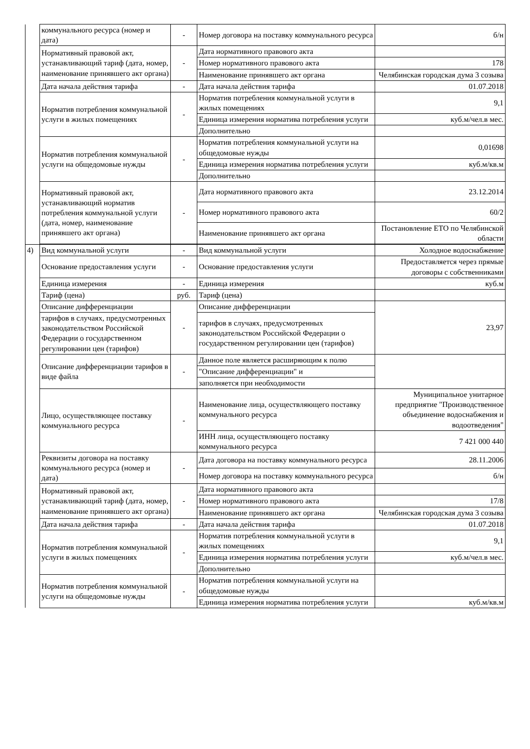| | коммунального ресурса (номер и дата) | - | Номер договора на поставку коммунального ресурса | б/н |
| | Нормативный правовой акт, устанавливающий тариф (дата, номер, наименование принявшего акт органа) | - | Дата нормативного правового акта | |
| | | | Номер нормативного правового акта | 178 |
| | | | Наименование принявшего акт органа | Челябинская городская дума 3 созыва |
| | Дата начала действия тарифа | - | Дата начала действия тарифа | 01.07.2018 |
| | Норматив потребления коммунальной услуги в жилых помещениях | - | Норматив потребления коммунальной услуги в жилых помещениях | 9,1 |
| | | | Единица измерения норматива потребления услуги | куб.м/чел.в мес. |
| | | | Дополнительно | |
| | Норматив потребления коммунальной услуги на общедомовые нужды | - | Норматив потребления коммунальной услуги на общедомовые нужды | 0,01698 |
| | | | Единица измерения норматива потребления услуги | куб.м/кв.м |
| | | | Дополнительно | |
| | Нормативный правовой акт, устанавливающий норматив потребления коммунальной услуги (дата, номер, наименование принявшего акт органа) | - | Дата нормативного правового акта | 23.12.2014 |
| | | | Номер нормативного правового акта | 60/2 |
| | | | Наименование принявшего акт органа | Постановление ЕТО по Челябинской области |
| 4) | Вид коммунальной услуги | - | Вид коммунальной услуги | Холодное водоснабжение |
| | Основание предоставления услуги | - | Основание предоставления услуги | Предоставляется через прямые договоры с собственниками |
| | Единица измерения | - | Единица измерения | куб.м |
| | Тариф (цена) | руб. | Тариф (цена) | |
| | Описание дифференциации | - | Описание дифференциации | 23,97 |
| | тарифов в случаях, предусмотренных законодательством Российской Федерации о государственном регулировании цен (тарифов) | | тарифов в случаях, предусмотренных законодательством Российской Федерации о государственном регулировании цен (тарифов) | |
| | Описание дифференциации тарифов в виде файла | - | Данное поле является расширяющим к полю | |
| | | | "Описание дифференциации" и | |
| | | | заполняется при необходимости | |
| | Лицо, осуществляющее поставку коммунального ресурса | - | Наименование лица, осуществляющего поставку коммунального ресурса | Муниципальное унитарное предприятие "Производственное объединение водоснабжения и водоотведения" |
| | | | ИНН лица, осуществляющего поставку коммунального ресурса | 7 421 000 440 |
| | Реквизиты договора на поставку коммунального ресурса (номер и дата) | - | Дата договора на поставку коммунального ресурса | 28.11.2006 |
| | | | Номер договора на поставку коммунального ресурса | б/н |
| | Нормативный правовой акт, устанавливающий тариф (дата, номер, наименование принявшего акт органа) | - | Дата нормативного правового акта | |
| | | | Номер нормативного правового акта | 17/8 |
| | | | Наименование принявшего акт органа | Челябинская городская дума 3 созыва |
| | Дата начала действия тарифа | - | Дата начала действия тарифа | 01.07.2018 |
| | Норматив потребления коммунальной услуги в жилых помещениях | - | Норматив потребления коммунальной услуги в жилых помещениях | 9,1 |
| | | | Единица измерения норматива потребления услуги | куб.м/чел.в мес. |
| | | | Дополнительно | |
| | Норматив потребления коммунальной услуги на общедомовые нужды | - | Норматив потребления коммунальной услуги на общедомовые нужды | |
| | | | Единица измерения норматива потребления услуги | куб.м/кв.м |